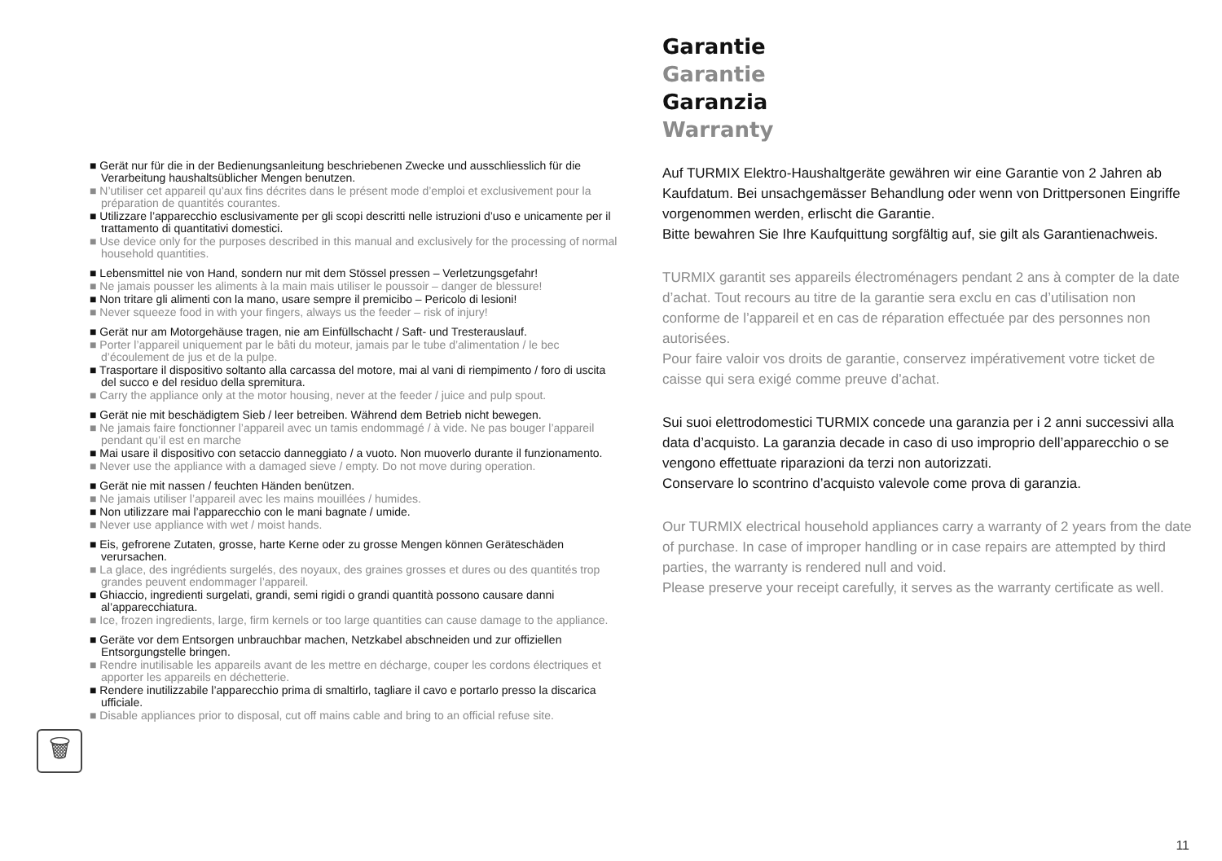Garantie
Garantie
Garanzia
Warranty
Auf TURMIX Elektro-Haushaltgeräte gewähren wir eine Garantie von 2 Jahren ab Kaufdatum. Bei unsachgemässer Behandlung oder wenn von Drittpersonen Eingriffe vorgenommen werden, erlischt die Garantie.
Bitte bewahren Sie Ihre Kaufquittung sorgfältig auf, sie gilt als Garantienachweis.
TURMIX garantit ses appareils électroménagers pendant 2 ans à compter de la date d’achat. Tout recours au titre de la garantie sera exclu en cas d’utilisation non conforme de l’appareil et en cas de réparation effectuée par des personnes non autorisées.
Pour faire valoir vos droits de garantie, conservez impérativement votre ticket de caisse qui sera exigé comme preuve d’achat.
Sui suoi elettrodomestici TURMIX concede una garanzia per i 2 anni successivi alla data d’acquisto. La garanzia decade in caso di uso improprio dell’apparecchio o se vengono effettuate riparazioni da terzi non autorizzati.
Conservare lo scontrino d’acquisto valevole come prova di garanzia.
Our TURMIX electrical household appliances carry a warranty of 2 years from the date of purchase. In case of improper handling or in case repairs are attempted by third parties, the warranty is rendered null and void.
Please preserve your receipt carefully, it serves as the warranty certificate as well.
■ Gerät nur für die in der Bedienungsanleitung beschriebenen Zwecke und ausschliesslich für die Verarbeitung haushaltsüblicher Mengen benutzen.
■ N’utiliser cet appareil qu’aux fins décrites dans le présent mode d’emploi et exclusivement pour la préparation de quantités courantes.
■ Utilizzare l’apparecchio esclusivamente per gli scopi descritti nelle istruzioni d’uso e unicamente per il trattamento di quantitativi domestici.
■ Use device only for the purposes described in this manual and exclusively for the processing of normal household quantities.
■ Lebensmittel nie von Hand, sondern nur mit dem Stössel pressen – Verletzungsgefahr!
■ Ne jamais pousser les aliments à la main mais utiliser le poussoir – danger de blessure!
■ Non tritare gli alimenti con la mano, usare sempre il premicibo – Pericolo di lesioni!
■ Never squeeze food in with your fingers, always us the feeder – risk of injury!
■ Gerät nur am Motorgehäuse tragen, nie am Einfüllschacht / Saft- und Tresterauslauf.
■ Porter l’appareil uniquement par le bâti du moteur, jamais par le tube d’alimentation / le bec d’écoulement de jus et de la pulpe.
■ Trasportare il dispositivo soltanto alla carcassa del motore, mai al vani di riempimento / foro di uscita del succo e del residuo della spremitura.
■ Carry the appliance only at the motor housing, never at the feeder / juice and pulp spout.
■ Gerät nie mit beschädigtem Sieb / leer betreiben. Während dem Betrieb nicht bewegen.
■ Ne jamais faire fonctionner l’appareil avec un tamis endommagé / à vide. Ne pas bouger l’appareil pendant qu’il est en marche
■ Mai usare il dispositivo con setaccio danneggiato / a vuoto. Non muoverlo durante il funzionamento.
■ Never use the appliance with a damaged sieve / empty. Do not move during operation.
■ Gerät nie mit nassen / feuchten Händen benützen.
■ Ne jamais utiliser l’appareil avec les mains mouillées / humides.
■ Non utilizzare mai l’apparecchio con le mani bagnate / umide.
■ Never use appliance with wet / moist hands.
■ Eis, gefrorene Zutaten, grosse, harte Kerne oder zu grosse Mengen können Geräteschäden verursachen.
■ La glace, des ingrédients surgelés, des noyaux, des graines grosses et dures ou des quantités trop grandes peuvent endommager l’appareil.
■ Ghiaccio, ingredienti surgelati, grandi, semi rigidi o grandi quantità possono causare danni al’apparecchiatura.
■ Ice, frozen ingredients, large, firm kernels or too large quantities can cause damage to the appliance.
■ Geräte vor dem Entsorgen unbrauchbar machen, Netzkabel abschneiden und zur offiziellen Entsorgungstelle bringen.
■ Rendre inutilisable les appareils avant de les mettre en décharge, couper les cordons électriques et apporter les appareils en déchetterie.
■ Rendere inutilizzabile l’apparecchio prima di smaltirlo, tagliare il cavo e portarlo presso la discarica ufficiale.
■ Disable appliances prior to disposal, cut off mains cable and bring to an official refuse site.
🗑
11